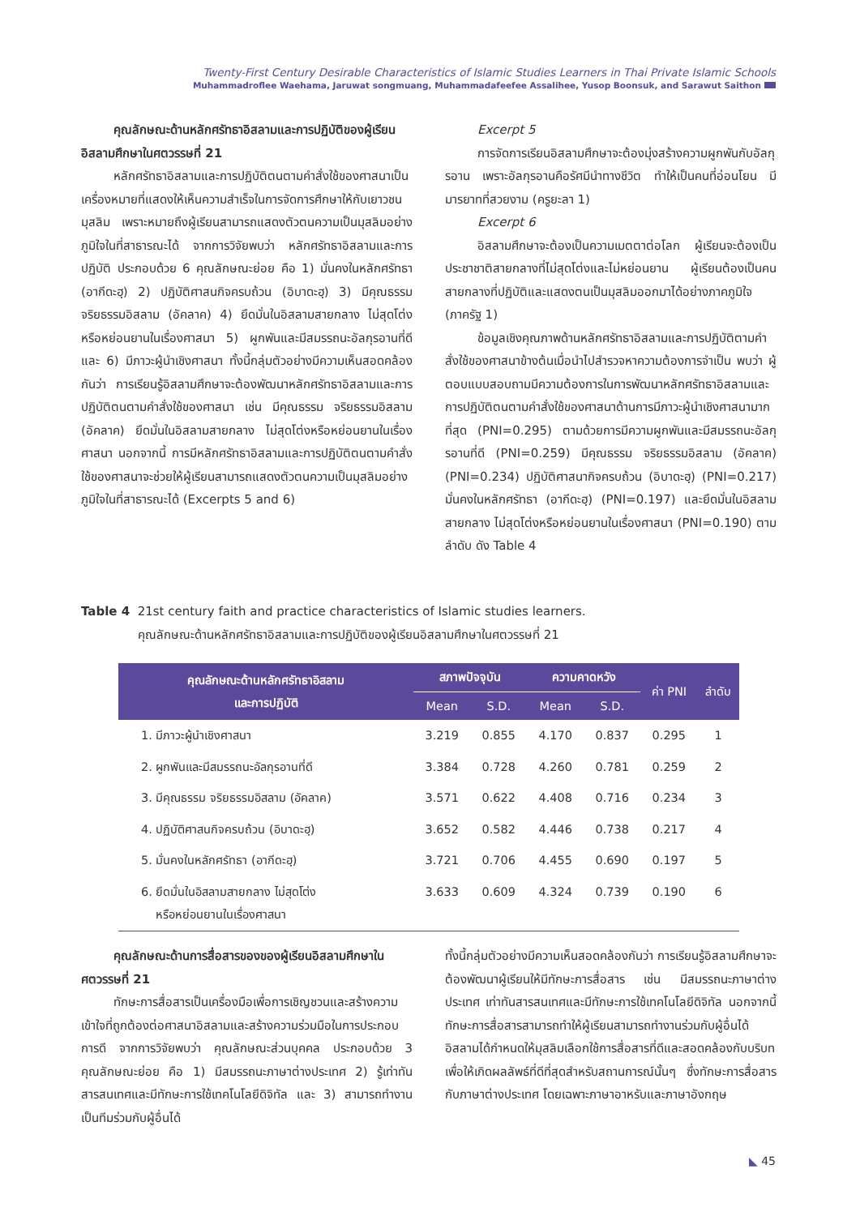Twenty-First Century Desirable Characteristics of Islamic Studies Learners in Thai Private Islamic Schools
Muhammadroflee Waehama, Jaruwat songmuang, Muhammadafeefee Assalihee, Yusop Boonsuk, and Sarawut Saithon
คุณลักษณะด้านหลักศรัทธาอิสลามและการปฏิบัติของผู้เรียนอิสลามศึกษาในศตวรรษที่ 21
หลักศรัทธาอิสลามและการปฏิบัติตนตามคำสั่งใช้ของศาสนาเป็นเครื่องหมายที่แสดงให้เห็นความสำเร็จในการจัดการศึกษาให้กับเยาวชนมุสลิม เพราะหมายถึงผู้เรียนสามารถแสดงตัวตนความเป็นมุสลิมอย่างภูมิใจในที่สาธารณะได้ จากการวิจัยพบว่า หลักศรัทธาอิสลามและการปฏิบัติ ประกอบด้วย 6 คุณลักษณะย่อย คือ 1) มั่นคงในหลักศรัทธา (อากีดะฮฺ) 2) ปฏิบัติศาสนกิจครบถ้วน (อิบาดะฮฺ) 3) มีคุณธรรม จริยธรรมอิสลาม (อัคลาค) 4) ยึดมั่นในอิสลามสายกลาง ไม่สุดโต่งหรือหย่อนยานในเรื่องศาสนา 5) ผูกพันและมีสมรรถนะอัลกุรอานที่ดี และ 6) มีภาวะผู้นำเชิงศาสนา ทั้งนี้กลุ่มตัวอย่างมีความเห็นสอดคล้องกันว่า การเรียนรู้อิสลามศึกษาจะต้องพัฒนาหลักศรัทธาอิสลามและการปฏิบัติตนตามคำสั่งใช้ของศาสนา เช่น มีคุณธรรม จริยธรรมอิสลาม (อัคลาค) ยึดมั่นในอิสลามสายกลาง ไม่สุดโต่งหรือหย่อนยานในเรื่องศาสนา นอกจากนี้ การมีหลักศรัทธาอิสลามและการปฏิบัติตนตามคำสั่งใช้ของศาสนาจะช่วยให้ผู้เรียนสามารถแสดงตัวตนความเป็นมุสลิมอย่างภูมิใจในที่สาธารณะได้ (Excerpts 5 and 6)
Excerpt 5
การจัดการเรียนอิสลามศึกษาจะต้องมุ่งสร้างความผูกพันกับอัลกุรอาน เพราะอัลกุรอานคือรัศมีนำทางชีวิต ทำให้เป็นคนที่อ่อนโยน มีมารยาทที่สวยงาม (ครูยะลา 1)
Excerpt 6
อิสลามศึกษาจะต้องเป็นความเมตตาต่อโลก ผู้เรียนจะต้องเป็นประชาชาติสายกลางที่ไม่สุดโต่งและไม่หย่อนยาน ผู้เรียนต้องเป็นคนสายกลางที่ปฏิบัติและแสดงตนเป็นมุสลิมออกมาได้อย่างภาคภูมิใจ (ภาครัฐ 1)
ข้อมูลเชิงคุณภาพด้านหลักศรัทธาอิสลามและการปฏิบัติตามคำสั่งใช้ของศาสนาข้างต้นเมื่อนำไปสำรวจหาความต้องการจำเป็น พบว่า ผู้ตอบแบบสอบถามมีความต้องการในการพัฒนาหลักศรัทธาอิสลามและการปฏิบัติตนตามคำสั่งใช้ของศาสนาด้านการมีภาวะผู้นำเชิงศาสนามากที่สุด (PNI=0.295) ตามด้วยการมีความผูกพันและมีสมรรถนะอัลกุรอานที่ดี (PNI=0.259) มีคุณธรรม จริยธรรมอิสลาม (อัคลาค) (PNI=0.234) ปฏิบัติศาสนากิจครบถ้วน (อิบาดะฮฺ) (PNI=0.217) มั่นคงในหลักศรัทธา (อากีดะฮฺ) (PNI=0.197) และยึดมั่นในอิสลามสายกลาง ไม่สุดโต่งหรือหย่อนยานในเรื่องศาสนา (PNI=0.190) ตามลำดับ ดัง Table 4
Table 4 21st century faith and practice characteristics of Islamic studies learners.
คุณลักษณะด้านหลักศรัทธาอิสลามและการปฏิบัติของผู้เรียนอิสลามศึกษาในศตวรรษที่ 21
| คุณลักษณะด้านหลักศรัทธาอิสลาม และการปฏิบัติ | สภาพปัจจุบัน | | ความคาดหวัง | | ค่า PNI | ลำดับ |
| --- | --- | --- | --- | --- | --- | --- |
| | Mean | S.D. | Mean | S.D. | | |
| 1. มีภาวะผู้นำเชิงศาสนา | 3.219 | 0.855 | 4.170 | 0.837 | 0.295 | 1 |
| 2. ผูกพันและมีสมรรถนะอัลกุรอานที่ดี | 3.384 | 0.728 | 4.260 | 0.781 | 0.259 | 2 |
| 3. มีคุณธรรม จริยธรรมอิสลาม (อัคลาค) | 3.571 | 0.622 | 4.408 | 0.716 | 0.234 | 3 |
| 4. ปฏิบัติศาสนกิจครบถ้วน (อิบาดะฮฺ) | 3.652 | 0.582 | 4.446 | 0.738 | 0.217 | 4 |
| 5. มั่นคงในหลักศรัทธา (อากีดะฮฺ) | 3.721 | 0.706 | 4.455 | 0.690 | 0.197 | 5 |
| 6. ยึดมั่นในอิสลามสายกลาง ไม่สุดโต่ง หรือหย่อนยานในเรื่องศาสนา | 3.633 | 0.609 | 4.324 | 0.739 | 0.190 | 6 |
คุณลักษณะด้านการสื่อสารของของผู้เรียนอิสลามศึกษาในศตวรรษที่ 21
ทักษะการสื่อสารเป็นเครื่องมือเพื่อการเชิญชวนและสร้างความเข้าใจที่ถูกต้องต่อศาสนาอิสลามและสร้างความร่วมมือในการประกอบการดี จากการวิจัยพบว่า คุณลักษณะส่วนบุคคล ประกอบด้วย 3 คุณลักษณะย่อย คือ 1) มีสมรรถนะภาษาต่างประเทศ 2) รู้เท่าทันสารสนเทศและมีทักษะการใช้เทคโนโลยีดิจิทัล และ 3) สามารถทำงานเป็นทีมร่วมกับผู้อื่นได้
ทั้งนี้กลุ่มตัวอย่างมีความเห็นสอดคล้องกันว่า การเรียนรู้อิสลามศึกษาจะต้องพัฒนาผู้เรียนให้มีทักษะการสื่อสาร เช่น มีสมรรถนะภาษาต่างประเทศ เท่าทันสารสนเทศและมีทักษะการใช้เทคโนโลยีดิจิทัล นอกจากนี้ ทักษะการสื่อสารสามารถทำให้ผู้เรียนสามารถทำงานร่วมกับผู้อื่นได้ อิสลามได้กำหนดให้มุสลิมเลือกใช้การสื่อสารที่ดีและสอดคล้องกับบริบทเพื่อให้เกิดผลลัพธ์ที่ดีที่สุดสำหรับสถานการณ์นั้นๆ ซึ่งทักษะการสื่อสารกับภาษาต่างประเทศ โดยเฉพาะภาษาอาหรับและภาษาอังกฤษ
◣ 45